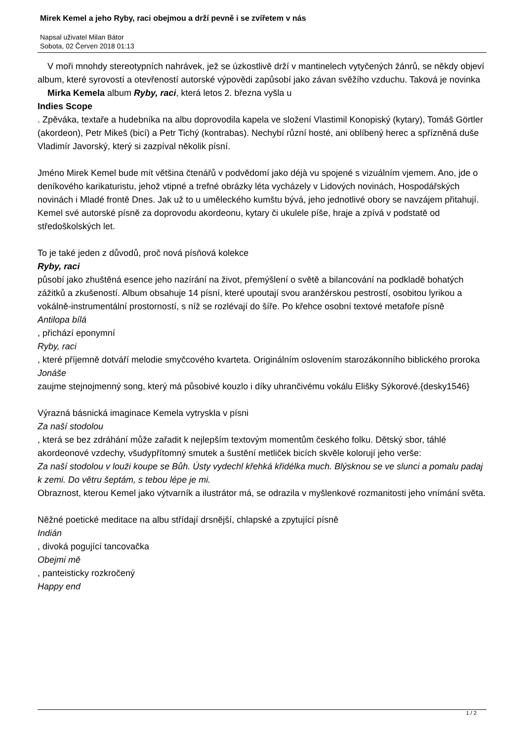Mirek Kemel a jeho Ryby, raci obejmou a drží pevně i se zvířetem v nás
Napsal uživatel Milan Bátor
Sobota, 02 Červen 2018 01:13
V moři mnohdy stereotypních nahrávek, jež se úzkostlivě drží v mantinelech vytyčených žánrů, se někdy objeví album, které syrovostí a otevřeností autorské výpovědi zapůsobí jako závan svěžího vzduchu. Taková je novinka Mirka Kemela album Ryby, raci, která letos 2. března vyšla u
Indies Scope
. Zpěváka, textaře a hudebníka na albu doprovodila kapela ve složení Vlastimil Konopiský (kytary), Tomáš Görtler (akordeon), Petr Mikeš (bicí) a Petr Tichý (kontrabas). Nechybí různí hosté, ani oblíbený herec a spřízněná duše Vladimír Javorský, který si zazpíval několik písní.
Jméno Mirek Kemel bude mít většina čtenářů v podvědomí jako déjà vu spojené s vizuálním vjemem. Ano, jde o deníkového karikaturistu, jehož vtipné a trefné obrázky léta vycházely v Lidových novinách, Hospodářských novinách i Mladé frontě Dnes. Jak už to u uměleckého kumštu bývá, jeho jednotlivé obory se navzájem přitahují. Kemel své autorské písně za doprovodu akordeonu, kytary či ukulele píše, hraje a zpívá v podstatě od středoškolských let.
To je také jeden z důvodů, proč nová písňová kolekce
Ryby, raci
působí jako zhuštěná esence jeho nazírání na život, přemýšlení o světě a bilancování na podkladě bohatých zážitků a zkušeností. Album obsahuje 14 písní, které upoutají svou aranžérskou pestrostí, osobitou lyrikou a vokálně-instrumentální prostorností, s níž se rozlévají do šíře. Po křehce osobní textové metafoře písně
Antilopa bílá
, přichází eponymní
Ryby, raci
, které příjemně dotváří melodie smyčcového kvarteta. Originálním oslovením starozákonního biblického proroka
Jonáše
zaujme stejnojmenný song, který má působivé kouzlo i díky uhrančivému vokálu Elišky Sýkorové.{desky1546}
Výrazná básnická imaginace Kemela vytryskla v písni
Za naší stodolou
, která se bez zdráhání může zařadit k nejlepším textovým momentům českého folku. Dětský sbor, táhlé akordeonové vzdechy, všudypřítomný smutek a šustění metliček bicích skvěle kolorují jeho verše:
Za naší stodolou v louži koupe se Bůh. Ústy vydechl křehká křidélka much. Blýsknou se ve slunci a pomalu padaj k zemi. Do větru šeptám, s tebou lépe je mi.
Obraznost, kterou Kemel jako výtvarník a ilustrátor má, se odrazila v myšlenkové rozmanitosti jeho vnímání světa.
Něžné poetické meditace na albu střídají drsnější, chlapské a zpytující písně
Indián
, divoká pogující tancovačka
Obejmi mě
, panteisticky rozkročený
Happy end
1 / 2